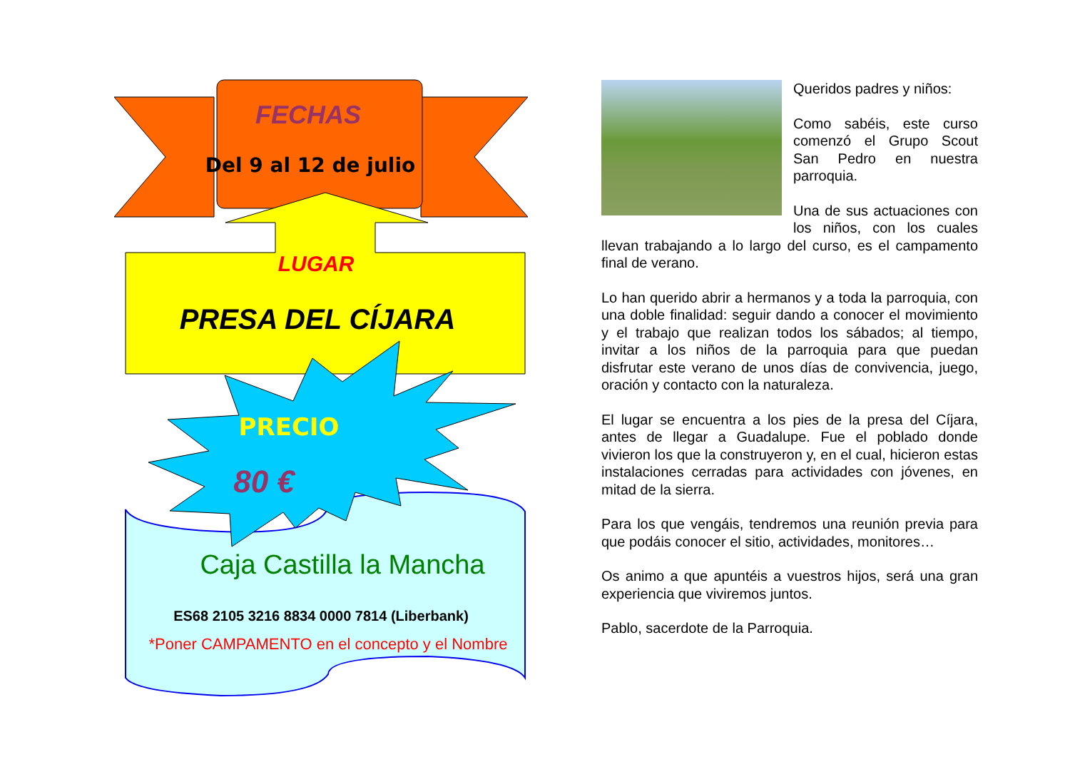FECHAS
Del 9 al 12 de julio
LUGAR
PRESA DEL CÍJARA
PRECIO
80 €
Caja Castilla la Mancha
ES68 2105 3216 8834 0000 7814 (Liberbank)
*Poner CAMPAMENTO en el concepto y el Nombre
Queridos padres y niños:
Como sabéis, este curso comenzó el Grupo Scout San Pedro en nuestra parroquia.
Una de sus actuaciones con los niños, con los cuales llevan trabajando a lo largo del curso, es el campamento final de verano.
Lo han querido abrir a hermanos y a toda la parroquia, con una doble finalidad: seguir dando a conocer el movimiento y el trabajo que realizan todos los sábados; al tiempo, invitar a los niños de la parroquia para que puedan disfrutar este verano de unos días de convivencia, juego, oración y contacto con la naturaleza.
El lugar se encuentra a los pies de la presa del Cíjara, antes de llegar a Guadalupe. Fue el poblado donde vivieron los que la construyeron y, en el cual, hicieron estas instalaciones cerradas para actividades con jóvenes, en mitad de la sierra.
Para los que vengáis, tendremos una reunión previa para que podáis conocer el sitio, actividades, monitores…
Os animo a que apuntéis a vuestros hijos, será una gran experiencia que viviremos juntos.
Pablo, sacerdote de la Parroquia.